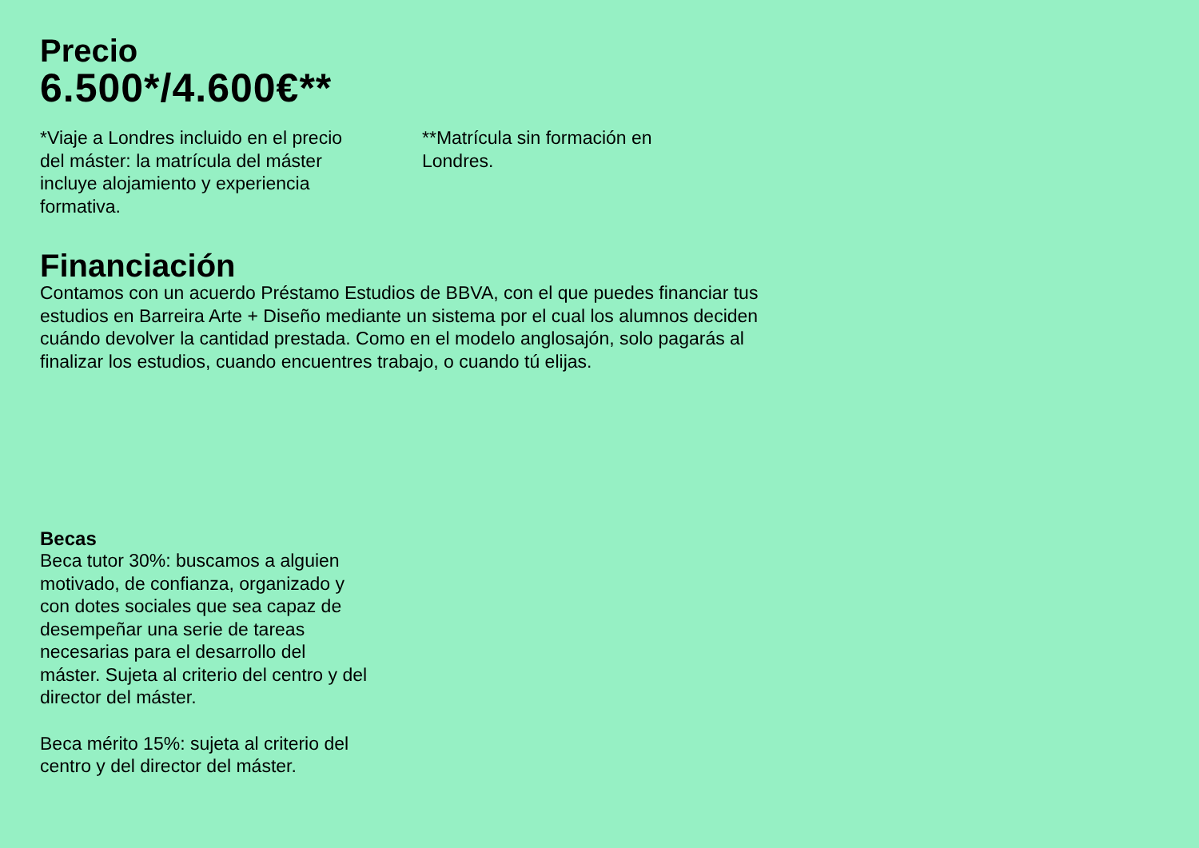Precio
6.500*/4.600€**
*Viaje a Londres incluido en el precio del máster: la matrícula del máster incluye alojamiento y experiencia formativa.
**Matrícula sin formación en Londres.
Financiación
Contamos con un acuerdo Préstamo Estudios de BBVA, con el que puedes financiar tus estudios en Barreira Arte + Diseño mediante un sistema por el cual los alumnos deciden cuándo devolver la cantidad prestada. Como en el modelo anglosajón, solo pagarás al finalizar los estudios, cuando encuentres trabajo, o cuando tú elijas.
Becas
Beca tutor 30%: buscamos a alguien motivado, de confianza, organizado y con dotes sociales que sea capaz de desempeñar una serie de tareas necesarias para el desarrollo del máster. Sujeta al criterio del centro y del director del máster.
Beca mérito 15%: sujeta al criterio del centro y del director del máster.